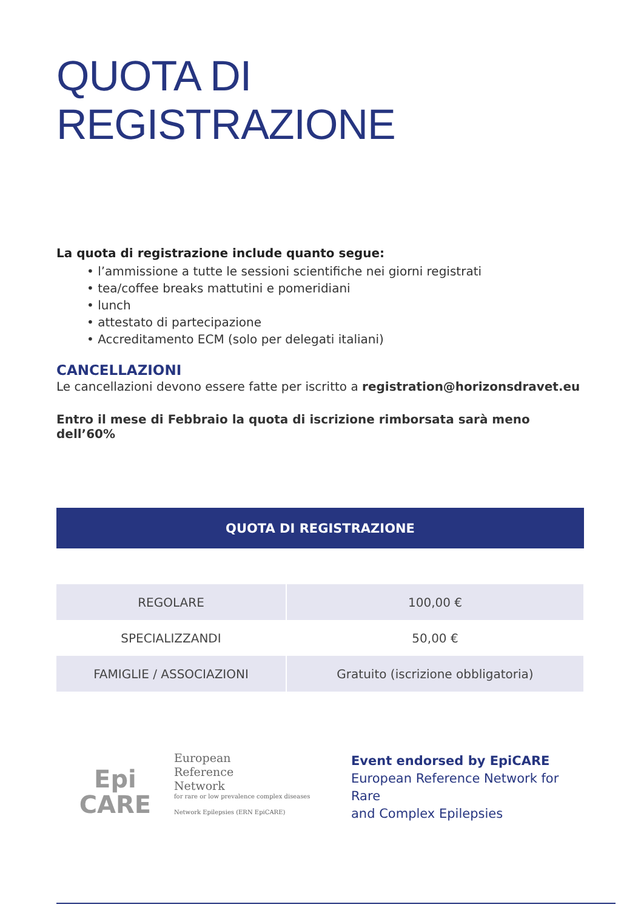QUOTA DI
REGISTRAZIONE
La quota di registrazione include quanto segue:
• l’ammissione a tutte le sessioni scientifiche nei giorni registrati
• tea/coffee breaks mattutini e pomeridiani
• lunch
• attestato di partecipazione
• Accreditamento ECM (solo per delegati italiani)
CANCELLAZIONI
Le cancellazioni devono essere fatte per iscritto a registration@horizonsdravet.eu
Entro il mese di Febbraio la quota di iscrizione rimborsata sarà meno dell’60%
| QUOTA DI REGISTRAZIONE | |
| --- | --- |
| REGOLARE | 100,00 € |
| SPECIALIZZANDI | 50,00 € |
| FAMIGLIE / ASSOCIAZIONI | Gratuito (iscrizione obbligatoria) |
Epi
CARE
European
Reference
Network
for rare or low prevalence complex diseases
Network Epilepsies (ERN EpiCARE)
Event endorsed by EpiCARE
European Reference Network for Rare
and Complex Epilepsies